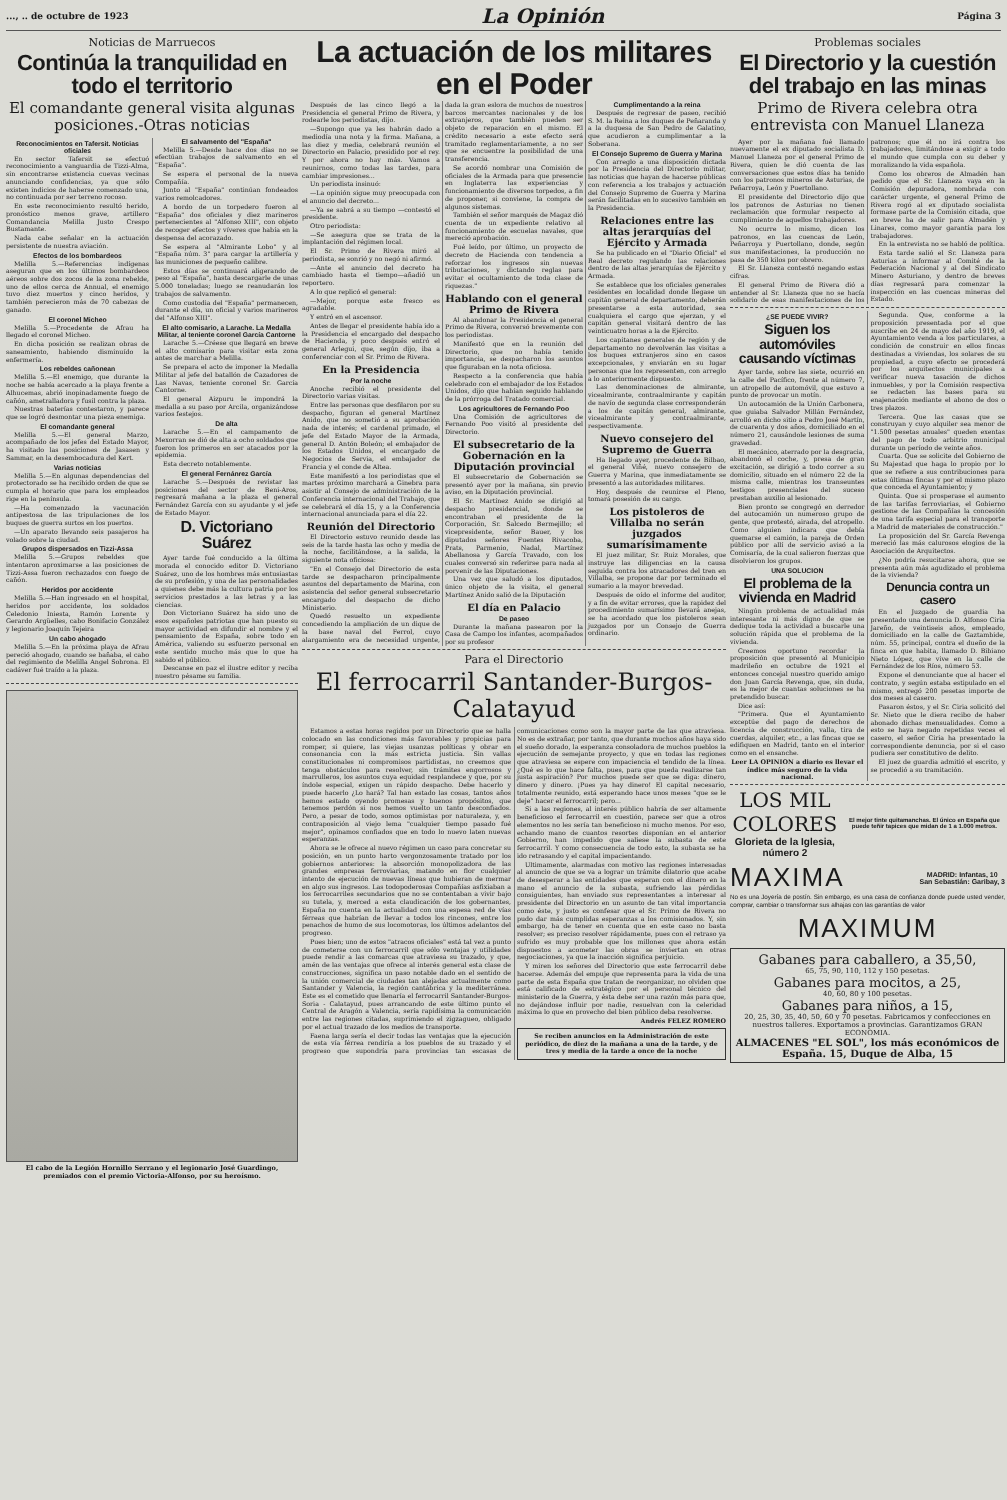..., .. de octubre de 1923 La Opinión Página 3
Noticias de Marruecos
Continúa la tranquilidad en todo el territorio
El comandante general visita algunas posiciones.-Otras noticias
Reconocimientos en Tafersit. Noticias oficiales
En sector Tafersit se efectuó reconocimiento a vanguardia de Tizzi-Alma, sin encontrarse existencia cuevas vecinas anunciando confidencias, ya que sólo existen indicios de haberse comenzado una, no continuada por ser terreno rocoso.
En este reconocimiento resultó herido, pronóstico menos grave, artillero Comandancia Melilla Justo Crespo Bustamante.
Nada cabe señalar en la actuación persistente de nuestra aviación.
Efectos de los bombardeos
Melilla 5.—Referencias indígenas aseguran que en los últimos bombardeos aéreos sobre dos zocos de la zona rebelde, uno de ellos cerca de Annual, el enemigo tuvo diez muertos y cinco heridos, y también perecieron más de 70 cabezas de ganado.
El coronel Micheo
Melilla 5.—Procedente de Afrau ha llegado el coronel Micheo.
En dicha posición se realizan obras de saneamiento, habiendo disminuído la enfermería.
Los rebeldes cañonean
Melilla 5.—El enemigo, que durante la noche se había acercado a la playa frente a Alhucemas, abrió inopinadamente fuego de cañón, ametralladora y fusil contra la plaza.
Nuestras baterías contestaron, y parece que se logró desmontar una pieza enemiga.
El comandante general
Melilla 5.—El general Marzo, acompañado de los jefes del Estado Mayor, ha visitado las posiciones de Jasasen y Sammar, en la desembocadura del Kert.
Varias noticias
Melilla 5.—En algunas dependencias del protectorado se ha recibido orden de que se cumpla el horario que para los empleados rige en la península.
—Ha comenzado la vacunación antipestosa de las tripulaciones de los buques de guerra surtos en los puertos.
—Un aparato llevando seis pasajeros ha volado sobre la ciudad.
Grupos dispersados en Tizzi-Assa
Melilla 5.—Grupos rebeldes que intentaron aproximarse a las posiciones de Tizzi-Assa fueron rechazados con fuego de cañón.
Heridos por accidente
Melilla 5.—Han ingresado en el hospital, heridos por accidente, los soldados Celedonio Iniesta, Ramón Lorente y Gerardo Argüelles, cabo Bonifacio González y legionario Joaquín Tejeira
Un cabo ahogado
Melilla 5.—En la próxima playa de Afrau pereció ahogado, cuando se bañaba, el cabo del regimiento de Melilla Angel Sobrona. El cadáver fué traído a la plaza.
El salvamento del "España"
Melilla 5.—Desde hace dos días no se efectúan trabajos de salvamento en el "España".
Se espera el personal de la nueva Compañía.
Junto al "España" continúan fondeados varios remolcadores.
A bordo de un torpedero fueron al "España" dos oficiales y diez marineros pertenecientes al "Alfonso XIII", con objeto de recoger efectos y víveres que había en la despensa del acorazado.
Se espera al "Almirante Lobo" y al "España núm. 3" para cargar la artillería y las municiones de pequeño calibre.
Estos días se continuará aligerando de peso al "España", hasta descargarle de unas 5.000 toneladas; luego se reanudarán los trabajos de salvamento.
Como custodia del "España" permanecen, durante el día, un oficial y varios marineros del "Alfonso XIII".
El alto comisario, a Larache. La Medalla Militar, al teniente coronel García Cantorne
Larache 5.—Créese que llegará en breve el alto comisario para visitar esta zona antes de marchar a Melilla.
Se prepara el acto de imponer la Medalla Militar al jefe del batallón de Cazadores de Las Navas, teniente coronel Sr. García Cantorne.
El general Aizpuru le impondrá la medalla a su paso por Arcila, organizándose varios festejos.
De alta
Larache 5.—En el campamento de Mexorran se dió de alta a ocho soldados que fueron los primeros en ser atacados por la epidemia.
Esta decreto notablemente.
El general Fernánrez García
Larache 5.—Después de revistar las posiciones del sector de Beni-Aros, regresará mañana a la plaza el general Fernández García con su ayudante y el jefe de Estado Mayor.
D. Victoriano Suárez
Ayer tarde fué conducido a la última morada el conocido editor D. Victoriano Suárez, uno de los hombres más entusiastas de su profesión, y una de las personalidades a quienes debe más la cultura patria por los servicios prestados a las letras y a las ciencias.
Don Victoriano Suárez ha sido uno de esos españoles patriotas que han puesto su mayor actividad en difundir el nombre y el pensamiento de España, sobre todo en América, valiendo su esfuerzo personal en este sentido mucho más que lo que ha sabido el público.
Descanse en paz el ilustre editor y reciba nuestro pésame su familia.
El cabo de la Legión Hornillo Serrano y el legionario José Guardingo, premiados con el premio Victoria-Alfonso, por su heroísmo.
La actuación de los militares en el Poder
Después de las cinco llegó a la Presidencia el general Primo de Rivera, y rodearle los periodistas, dijo.
—Supongo que ya les habrán dado a mediodía una nota y la firma. Mañana, a las diez y media, celebrará reunión el Directorio en Palacio, presidido por el rey. Y por ahora no hay más. Vamos a reunirnos, como todas las tardes, para cambiar impresiones...
Un periodista insinuó:
—La opinión sigue muy preocupada con el anuncio del decreto...
—Ya se sabrá a su tiempo —contestó el presidente.
Otro periodista:
—Se asegura que se trata de la implantación del régimen local.
El Sr. Primo de Rivera miró al periodista, se sonrió y no negó ni afirmó.
—Ante el anuncio del decreto ha cambiado hasta el tiempo—añadió un reportero.
A lo que replicó el general:
—Mejor, porque este fresco es agradable.
Y entró en el ascensor.
Antes de llegar el presidente había ido a la Presidencia el encargado del despacho de Hacienda, y poco después entró el general Arlegui, que, según dijo, iba a conferenciar con el Sr. Primo de Rivera.
En la Presidencia
Por la noche
Anoche recibió el presidente del Directorio varias visitas.
Entre las personas que desfilaron por su despacho, figuran el general Martínez Anido, que no sometió a su aprobación nada de interés; el cardenal primado, el jefe del Estado Mayor de la Armada, general D. Antón Boleón; el embajador de los Estados Unidos, el encargado de Negocios de Servia, el embajador de Francia y el conde de Altea.
Este manifestó a los periodistas que el martes próximo marchará a Ginebra para asistir al Consejo de administración de la Conferencia internacional del Trabajo, que se celebrará el día 15, y a la Conferencia internacional anunciada para el día 22.
Reunión del Directorio
El Directorio estuvo reunido desde las seis de la tarde hasta las ocho y media de la noche, facilitándose, a la salida, la siguiente nota oficiosa:
"En el Consejo del Directorio de esta tarde se despacharon principalmente asuntos del departamento de Marina, con asistencia del señor general subsecretario encargado del despacho de dicho Ministerio.
Quedó resuelto un expediente concediendo la ampliación de un dique de la base naval del Ferrol, cuyo alargamiento era de necesidad urgente, dada la gran eslora de muchos de nuestros barcos mercantes nacionales y de los extranjeros, que también pueden ser objeto de reparación en el mismo. El crédito necesario a este efecto será tramitado reglamentariamente, a no ser que se encuentre la posibilidad de una transferencia.
Se acordó nombrar una Comisión de oficiales de la Armada para que presencie en Inglaterra las experiencias y funcionamiento de diversos torpedos, a fin de proponer, si conviene, la compra de algunos sistemas.
También el señor marqués de Magaz dió cuenta de un expediente relativo al funcionamiento de escuelas navales, que mereció aprobación.
Fué leído, por último, un proyecto de decreto de Hacienda con tendencia a reforzar los ingresos sin nuevas tributaciones, y dictando reglas para evitar el ocultamiento de toda clase de riquezas."
Hablando con el general Primo de Rivera
Al abandonar la Presidencia el general Primo de Rivera, conversó brevemente con los periodistas.
Manifestó que en la reunión del Directorio, que no había tenido importancia, se despacharon los asuntos que figuraban en la nota oficiosa.
Respecto a la conferencia que había celebrado con el embajador de los Estados Unidos, dijo que habían seguido hablando de la prórroga del Tratado comercial.
Los agricultores de Fernando Poo
Una Comisión de agricultores de Fernando Poo visitó al presidente del Directorio.
El subsecretario de la Gobernación en la Diputación provincial
El subsecretario de Gobernación se presentó ayer por la mañana, sin previo aviso, en la Diputación provincial.
El Sr. Martínez Anido se dirigió al despacho presidencial, donde se encontraban el presidente de la Corporación, Sr. Salcedo Bermejillo; el vicepresidente, señor Bauer, y los diputados señores Fuentes Rivacoba, Prats, Parmenio, Nadal, Martínez Abellanosa y García Travado, con los cuales conversó sin referirse para nada al porvenir de las Diputaciones.
Una vez que saludó a los diputados, único objeto de la visita, el general Martínez Anido salió de la Diputación
El día en Palacio
De paseo
Durante la mañana pasearon por la Casa de Campo los infantes, acompañados por su profesor
Cumplimentando a la reina
Después de regresar de paseo, recibió S. M. la Reina a los duques de Peñaranda y a la duquesa de San Pedro de Galatino, que acudieron a cumplimentar a la Soberana.
El Consejo Supremo de Guerra y Marina
Con arreglo a una disposición dictada por la Presidencia del Directorio militar, las noticias que hayan de hacerse públicas con referencia a los trabajos y actuación del Consejo Supremo de Guerra y Marina serán facilitadas en lo sucesivo también en la Presidencia.
Relaciones entre las altas jerarquías del Ejército y Armada
Se ha publicado en el "Diario Oficial" el Real decreto regulando las relaciones dentro de las altas jerarquías de Ejército y Armada.
Se establece que los oficiales generales residentes en localidad donde llegase un capitán general de departamento, deberán presentarse a esta autoridad, sea cualquiera el cargo que ejerzan, y el capitán general visitará dentro de las veinticuatro horas a la de Ejército.
Los capitanes generales de región y de departamento no devolverán las visitas a los buques extranjeros sino en casos excepcionales, y enviarán en su lugar personas que los representen, con arreglo a lo anteriormente dispuesto.
Las denominaciones de almirante, vicealmirante, contraalmirante y capitán de navío de segunda clase corresponderán a los de capitán general, almirante, vicealmirante y contraalmirante, respectivamente.
Nuevo consejero del Supremo de Guerra
Ha llegado ayer, procedente de Bilbao, el general Viñé, nuevo consejero de Guerra y Marina, que inmediatamente se presentó a las autoridades militares.
Hoy, después de reunirse el Pleno, tomará posesión de su cargo.
Los pistoleros de Villalba no serán juzgados sumarísimamente
El juez militar, Sr. Ruiz Morales, que instruye las diligencias en la causa seguida contra los atracadores del tren en Villalba, se propone dar por terminado el sumario a la mayor brevedad.
Después de oído el informe del auditor, y a fin de evitar errores, que la rapidez del procedimiento sumarísimo llevará anejas, se ha acordado que los pistoleros sean juzgados por un Consejo de Guerra ordinario.
Para el Directorio
El ferrocarril Santander-Burgos-Calatayud
Estamos a estas horas regidos por un Directorio que se halla colocado en las condiciones más favorables y propicias para romper, si quiere, las viejas usanzas políticas y obrar en consonancia con la más estricta justicia. Sin vallas constitucionales ni compromisos partidistas, no creemos que tenga obstáculos para resolver, sin trámites engorrosos y marrulleros, los asuntos cuya equidad resplandece y que, por su índole especial, exigen un rápido despacho. Debe hacerlo y puede hacerlo ¿Lo hará? Tal han estado las cosas, tantos años hemos estado oyendo promesas y buenos propósitos, que tenemos perdón si nos hemos vuelto un tanto desconfiados. Pero, a pesar de todo, somos optimistas por naturaleza, y, en contraposición al viejo lema "cualquier tiempo pasado fué mejor", opinamos confiados que en todo lo nuevo laten nuevas esperanzas.
Ahora se le ofrece al nuevo régimen un caso para concretar su posición, en un punto harto vergonzosamente tratado por los gobiernos anteriores: la absorción monopolizadora de las grandes empresas ferroviarias, matando en flor cualquier intento de ejecución de nuevas líneas que hubieran de mermar en algo sus ingresos. Las todopoderosas Compañías asfixiaban a los ferrocarriles secundarios que no se contentaban a vivir bajo su tutela, y, merced a esta claudicación de los gobernantes, España no cuenta en la actualidad con una espesa red de vías férreas que habrían de llevar a todos los rincones, entre los penachos de humo de sus locomotoras, los últimos adelantos del progreso.
Pues bien; uno de estos "atracos oficiales" está tal vez a punto de cometerse con un ferrocarril que sólo ventajas y utilidades puede rendir a las comarcas que atraviesa su trazado, y que, amén de las ventajas que ofrece al interés general esta clase de construcciones, significa un paso notable dado en el sentido de la unión comercial de ciudades tan alejadas actualmente como Santander y Valencia, la región cantábrica y la mediterránea. Este es el cometido que llenaría el ferrocarril Santander-Burgos-Soria - Calatayud, pues arrancando de este último punto el Central de Aragón a Valencia, sería rapidísima la comunicación entre las regiones citadas, suprimiendo el zigzagueo, obligado por el actual trazado de los medios de transporte.
Faena larga sería el decir todas las ventajas que la ejecución de esta vía férrea rendiría a los pueblos de su trazado y el progreso que supondría para provincias tan escasas de comunicaciones como son la mayor parte de las que atraviesa. No es de extrañar, por tanto, que durante muchos años haya sido el sueño dorado, la esperanza consoladora de muchos pueblos la ejecución de semejante proyecto, y que en todas las regiones que atraviesa se espere con impaciencia el tendido de la línea. ¿Qué es lo que hace falta, pues, para que pueda realizarse tan justa aspiración? Por muchos puede ser que se diga: dinero, dinero y dinero. ¡Pues ya hay dinero! El capital necesario, totalmente reunido, está esperando hace unos meses "que se le deje" hacer el ferrocarril; pero...
Si a las regiones, al interés público habría de ser altamente beneficioso el ferrocarril en cuestión, parece ser que a otros elementos no les sería tan beneficioso ni mucho menos. Por eso, echando mano de cuantos resortes disponían en el anterior Gobierno, han impedido que saliese la subasta de este ferrocarril. Y como consecuencia de todo esto, la subasta se ha ido retrasando y el capital impacientando.
Ultimamente, alarmadas con motivo las regiones interesadas al anuncio de que se va a lograr un trámite dilatorio que acabe de desesperar a las entidades que esperan con el dinero en la mano el anuncio de la subasta, sufriendo las pérdidas consiguientes, han enviado sus representantes a interesar al presidente del Directorio en un asunto de tan vital importancia como éste, y justo es confesar que el Sr. Primo de Rivera no pudo dar más cumplidas esperanzas a los comisionados. Y, sin embargo, ha de tener en cuenta que en este caso no basta resolver; es preciso resolver rápidamente, pues con el retraso ya sufrido es muy probable que los millones que ahora están dispuestos a acometer las obras se inviertan en otras negociaciones, ya que la inacción significa perjuicio.
Y miren los señores del Directorio que este ferrocarril debe hacerse. Además del empuje que representa para la vida de una parte de esta España que tratan de reorganizar, no olviden que está calificado de estratégico por el personal técnico del ministerio de la Guerra, y ésta debe ser una razón más para que, no dejándose influir por nadie, resuelvan con la celeridad máxima lo que en provecho del bien público deba resolverse.
Andrés FELEZ ROMERO
Se reciben anuncios en la Administración de este periódico, de diez de la mañana a una de la tarde, y de tres y media de la tarde a once de la noche
Problemas sociales
El Directorio y la cuestión del trabajo en las minas
Primo de Rivera celebra otra entrevista con Manuel Llaneza
Ayer por la mañana fué llamado nuevamente el ex diputado socialista D. Manuel Llaneza por el general Primo de Rivera, quien le dió cuenta de las conversaciones que estos días ha tenido con los patronos mineros de Asturias, de Peñarroya, León y Puertollano.
El presidente del Directorio dijo que los patronos de Asturias no tienen reclamación que formular respecto al cumplimiento de aquellos trabajadores.
No ocurre lo mismo, dicen los patronos, en las cuencas de León, Peñarroya y Puertollano, donde, según sus manifestaciones, la producción no pasa de 350 kilos por obrero.
El Sr. Llaneza contestó negando estas cifras.
El general Primo de Rivera dió a entender al Sr. Llaneza que no se hacía solidario de esas manifestaciones de los patronos; que él no irá contra los trabajadores, limitándose a exigir a todo el mundo que cumpla con su deber y moralizando la vida española.
Como los obreros de Almadén han pedido que el Sr. Llaneza vaya en la Comisión depuradora, nombrada con carácter urgente, el general Primo de Rivera rogó al ex diputado socialista formase parte de la Comisión citada, que en breve ha de salir para Almadén y Linares, como mayor garantía para los trabajadores.
En la entrevista no se habló de política.
Esta tarde salió el Sr. Llaneza para Asturias a informar al Comité de la Federación Nacional y al del Sindicato Minero Asturiano, y dentro de breves días regresará para comenzar la inspección en las cuencas mineras del Estado.
¿SE PUEDE VIVIR?
Siguen los automóviles causando víctimas
Ayer tarde, sobre las siete, ocurrió en la calle del Pacífico, frente al número 7, un atropello de automóvil, que estuvo a punto de provocar un motín.
Un autocamión de la Unión Carbonera, que guiaba Salvador Millán Fernández, arrolló en dicho sitio a Pedro José Martín, de cuarenta y dos años, domiciliado en el número 21, causándole lesiones de suma gravedad.
El mecánico, aterrado por la desgracia, abandonó el coche, y, presa de gran excitación, se dirigió a todo correr a su domicilio, situado en el número 22 de la misma calle, mientras los transeuntes testigos presenciales del suceso prestaban auxilio al lesionado.
Bien pronto se congregó en derredor del autocamión un numeroso grupo de gente, que protestó, airada, del atropello. Como alguien indicara que debía quemarse el camión, la pareja de Orden público por allí de servicio avisó a la Comisaría, de la cual salieron fuerzas que disolvieron los grupos.
UNA SOLUCION
El problema de la vivienda en Madrid
Ningún problema de actualidad más interesante ni más digno de que se dedique toda la actividad a buscarle una solución rápida que el problema de la vivienda.
Creemos oportuno recordar la proposición que presentó al Municipio madrileño en octubre de 1921 el entonces concejal nuestro querido amigo don Juan García Revenga, que, sin duda, es la mejor de cuantas soluciones se ha pretendido buscar.
Dice así:
"Primera. Que el Ayuntamiento exceptúe del pago de derechos de licencia de construcción, valla, tira de cuerdas, alquiler, etc., a las fincas que se edifiquen en Madrid, tanto en el interior como en el ensanche.
Leer LA OPINION a diario es llevar el índice más seguro de la vida nacional.
Segunda. Que, conforme a la proposición presentada por el que suscribe en 24 de mayo del año 1919, el Ayuntamiento venda a los particulares, a condición de construir en ellos fincas destinadas a viviendas, los solares de su propiedad, a cuyo efecto se procederá por los arquitectos municipales a verificar nueva tasación de dichos inmuebles, y por la Comisión respectiva se redacten las bases para su enajenación mediante el abono de dos o tres plazos.
Tercera. Que las casas que se construyan y cuyo alquiler sea menor de "1.500 pesetas anuales" queden exentas del pago de todo arbitrio municipal durante un período de veinte años.
Cuarta. Que se solicite del Gobierno de Su Majestad que haga lo propio por lo que se refiere a sus contribuciones para estas últimas fincas y por el mismo plazo que conceda el Ayuntamiento; y
Quinta. Que si prosperase el aumento de las tarifas ferroviarias, el Gobierno gestione de las Compañías la concesión de una tarifa especial para el transporte a Madrid de materiales de construcción."
La proposición del Sr. García Revenga mereció las más calurosos elogios de la Asociación de Arquitectos.
¿No podría resucitarse ahora, que se presenta aún más agudizado el problema de la vivienda?
Denuncia contra un casero
En el Juzgado de guardia ha presentado una denuncia D. Alfonso Ciria Jareño, de veintiseis años, empleado, domiciliado en la calle de Gaztambide, núm. 55, principal, contra el dueño de la finca en que habita, llamado D. Bibiano Nieto López, que vive en la calle de Fernández de los Ríos, número 53.
Expone el denunciante que al hacer el contrato, y según estaba estipulado en el mismo, entregó 200 pesetas importe de dos meses al casero.
Pasaron éstos, y el Sr. Ciria solicitó del Sr. Nieto que le diera recibo de haber abonado dichas mensualidades. Como a esto se haya negado repetidas veces el casero, el señor Ciria ha presentado la correspondiente denuncia, por si el caso pudiera ser constitutivo de delito.
El juez de guardia admitió el escrito, y se procedió a su tramitación.
LOS MIL COLORES
Glorieta de la Iglesia, número 2
El mejor tinte quitamanchas. El único en España que puede teñir tapices que midan de 1 a 1.000 metros.
MAXIMA MADRID: Infantas, 10
San Sebastián: Garibay, 3
No es una Joyería de postín. Sin embargo, es una casa de confianza donde puede usted vender, comprar, cambiar o transformar sus alhajas con las garantías de valor
MAXIMUM
Gabanes para caballero, a 35,50,
65, 75, 90, 110, 112 y 150 pesetas.
Gabanes para mocitos, a 25,
40, 60, 80 y 100 pesetas.
Gabanes para niños, a 15,
20, 25, 30, 35, 40, 50, 60 y 70 pesetas. Fabricamos y confecciones en nuestros talleres. Exportamos a provincias. Garantizamos GRAN ECONOMIA.
ALMACENES "EL SOL", los más económicos de España. 15, Duque de Alba, 15